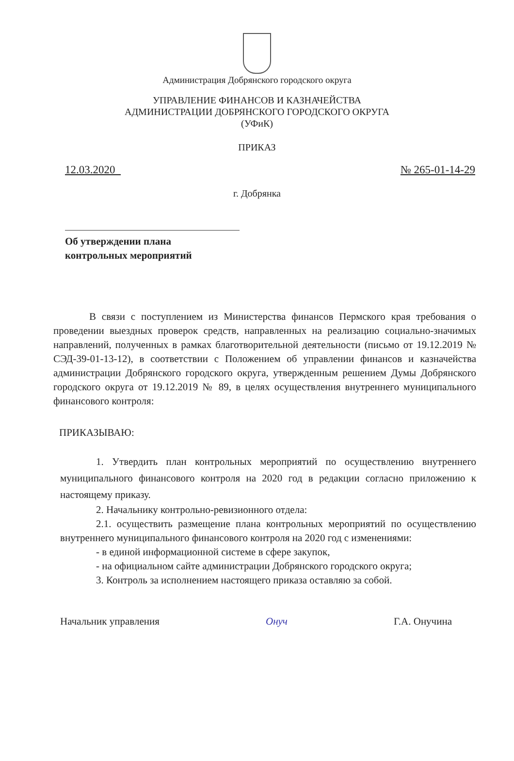Администрация Добрянского городского округа
УПРАВЛЕНИЕ ФИНАНСОВ И КАЗНАЧЕЙСТВА
АДМИНИСТРАЦИИ ДОБРЯНСКОГО ГОРОДСКОГО ОКРУГА
(УФиК)
ПРИКАЗ
12.03.2020 № 265-01-14-29
г. Добрянка
Об утверждении плана
контрольных мероприятий
В связи с поступлением из Министерства финансов Пермского края требования о проведении выездных проверок средств, направленных на реализацию социально-значимых направлений, полученных в рамках благотворительной деятельности (письмо от 19.12.2019 № СЭД-39-01-13-12), в соответствии с Положением об управлении финансов и казначейства администрации Добрянского городского округа, утвержденным решением Думы Добрянского городского округа от 19.12.2019 № 89, в целях осуществления внутреннего муниципального финансового контроля:
ПРИКАЗЫВАЮ:
1. Утвердить план контрольных мероприятий по осуществлению внутреннего муниципального финансового контроля на 2020 год в редакции согласно приложению к настоящему приказу.
2. Начальнику контрольно-ревизионного отдела:
2.1. осуществить размещение плана контрольных мероприятий по осуществлению внутреннего муниципального финансового контроля на 2020 год с изменениями:
- в единой информационной системе в сфере закупок,
- на официальном сайте администрации Добрянского городского округа;
3. Контроль за исполнением настоящего приказа оставляю за собой.
Начальник управления Онуч Г.А. Онучина